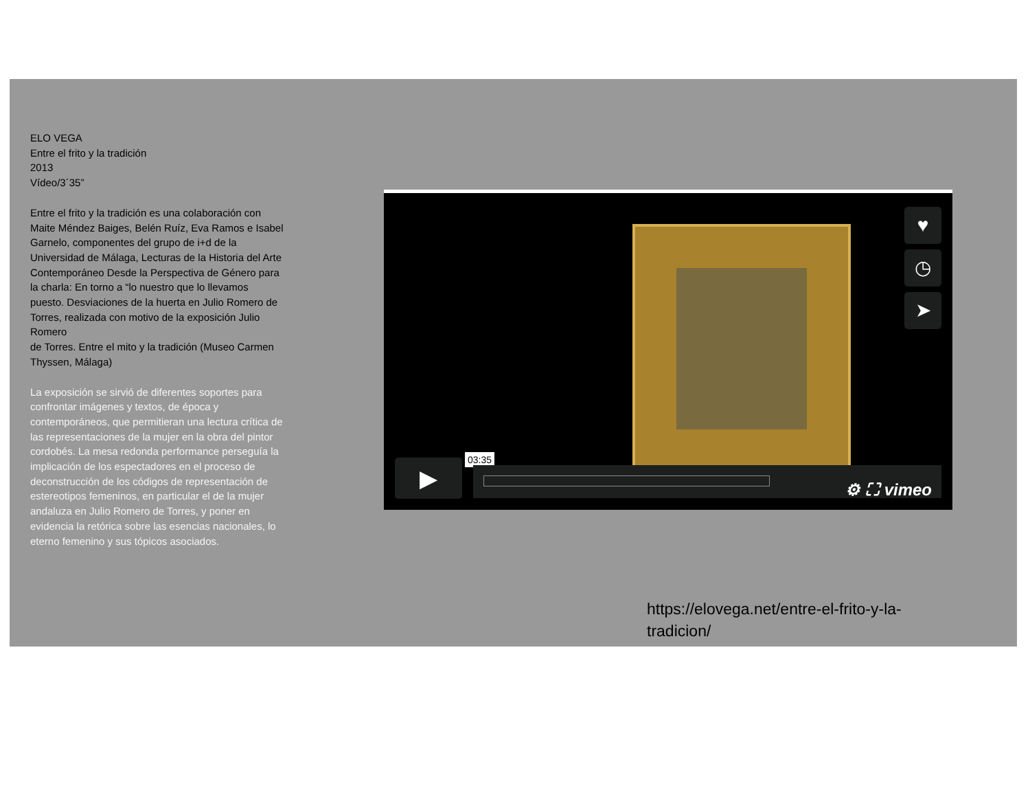ELO VEGA
Entre el frito y la tradición
2013
Vídeo/3´35”
Entre el frito y la tradición es una colaboración con Maite Méndez Baiges, Belén Ruíz, Eva Ramos e Isabel Garnelo, componentes del grupo de i+d de la Universidad de Málaga, Lecturas de la Historia del Arte Contemporáneo Desde la Perspectiva de Género para la charla: En torno a “lo nuestro que lo llevamos puesto. Desviaciones de la huerta en Julio Romero de Torres, realizada con motivo de la exposición Julio Romero
de Torres. Entre el mito y la tradición (Museo Carmen Thyssen, Málaga)
La exposición se sirvió de diferentes soportes para confrontar imágenes y textos, de época y contemporáneos, que permitieran una lectura crítica de las representaciones de la mujer en la obra del pintor cordobés. La mesa redonda performance perseguía la implicación de los espectadores en el proceso de deconstrucción de los códigos de representación de estereotipos femeninos, en particular el de la mujer andaluza en Julio Romero de Torres, y poner en evidencia la retórica sobre las esencias nacionales, lo eterno femenino y sus tópicos asociados.
♥
◷
➤
▶ 03:35
⚙ ⛶ vimeo
https://elovega.net/entre-el-frito-y-la-tradicion/